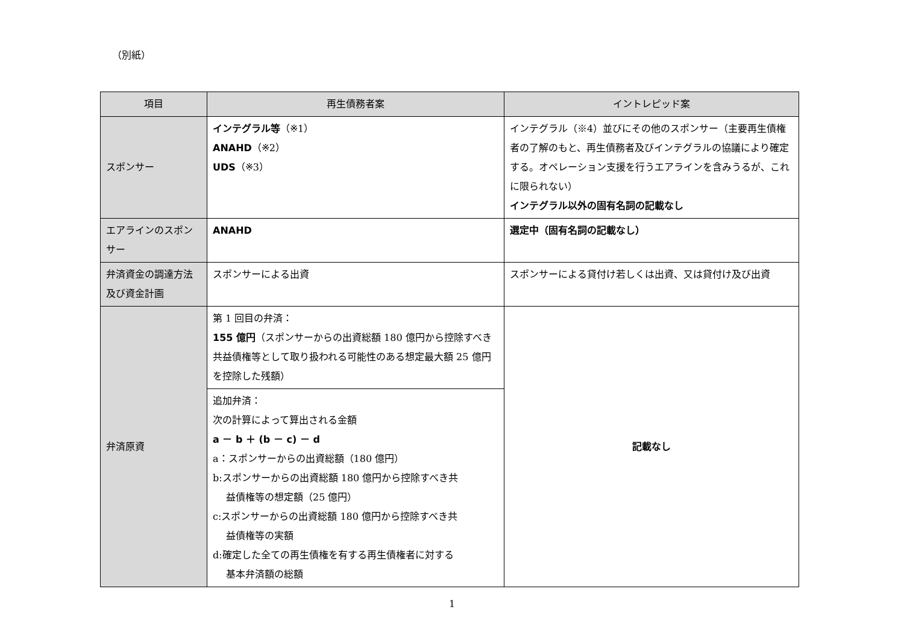（別紙）
| 項目 | 再生債務者案 | イントレピッド案 |
| --- | --- | --- |
| スポンサー | インテグラル等 （※1） ANAHD （※2） UDS （※3） | インテグラル（※4）並びにその他のスポンサー（主要再生債権者の了解のもと、再生債務者及びインテグラルの協議により確定する。オペレーション支援を行うエアラインを含みうるが、これに限られない） インテグラル以外の固有名詞の記載なし |
| エアラインのスポンサー | ANAHD | 選定中（固有名詞の記載なし） |
| 弁済資金の調達方法及び資金計画 | スポンサーによる出資 | スポンサーによる貸付け若しくは出資、又は貸付け及び出資 |
| 弁済原資 | 第 1 回目の弁済： 155 億円 （スポンサーからの出資総額 180 億円から控除すべき共益債権等として取り扱われる可能性のある想定最大額 25 億円を控除した残額） | 記載なし |
| | 追加弁済： 次の計算によって算出される金額 a － b ＋ (b － c) － d a：スポンサーからの出資総額（180 億円） b:スポンサーからの出資総額 180 億円から控除すべき共 益債権等の想定額（25 億円） c:スポンサーからの出資総額 180 億円から控除すべき共 益債権等の実額 d:確定した全ての再生債権を有する再生債権者に対する 基本弁済額の総額 | |
1